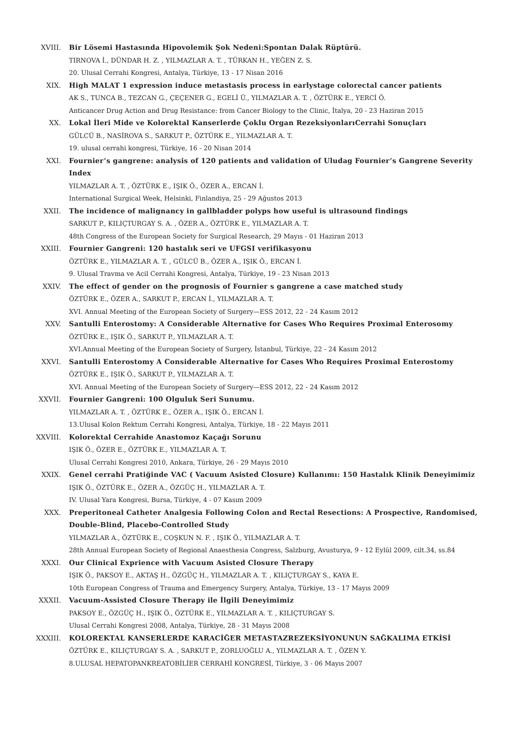XVIII. Bir Lösemi Hastasında Hipovolemik Şok Nedeni:Spontan Dalak Rüptürü.
TIRNOVA İ., DÜNDAR H. Z. , YILMAZLAR A. T. , TÜRKAN H., YEĞEN Z. S.
20. Ulusal Cerrahi Kongresi, Antalya, Türkiye, 13 - 17 Nisan 2016
XIX. High MALAT 1 expression induce metastasis process in earlystage colorectal cancer patients
AK S., TUNCA B., TEZCAN G., ÇEÇENER G., EGELİ Ü., YILMAZLAR A. T. , ÖZTÜRK E., YERCİ Ö.
Anticancer Drug Action and Drug Resistance: from Cancer Biology to the Clinic, İtalya, 20 - 23 Haziran 2015
XX. Lokal İleri Mide ve Kolorektal Kanserlerde Çoklu Organ RezeksiyonlarıCerrahi Sonuçları
GÜLCÜ B., NASİROVA S., SARKUT P., ÖZTÜRK E., YILMAZLAR A. T.
19. ulusal cerrahi kongresi, Türkiye, 16 - 20 Nisan 2014
XXI. Fournier’s gangrene: analysis of 120 patients and validation of Uludag Fournier’s Gangrene Severity Index
YILMAZLAR A. T. , ÖZTÜRK E., IŞIK Ö., ÖZER A., ERCAN İ.
International Surgical Week, Helsinki, Finlandiya, 25 - 29 Ağustos 2013
XXII. The incidence of malignancy in gallbladder polyps how useful is ultrasound findings
SARKUT P., KILIÇTURGAY S. A. , ÖZER A., ÖZTÜRK E., YILMAZLAR A. T.
48th Congress of the European Society for Surgical Research, 29 Mayıs - 01 Haziran 2013
XXIII. Fournier Gangreni: 120 hastalık seri ve UFGSI verifikasyonu
ÖZTÜRK E., YILMAZLAR A. T. , GÜLCÜ B., ÖZER A., IŞIK Ö., ERCAN İ.
9. Ulusal Travma ve Acil Cerrahi Kongresi, Antalya, Türkiye, 19 - 23 Nisan 2013
XXIV. The effect of gender on the prognosis of Fournier s gangrene a case matched study
ÖZTÜRK E., ÖZER A., SARKUT P., ERCAN İ., YILMAZLAR A. T.
XVI. Annual Meeting of the European Society of Surgery—ESS 2012, 22 - 24 Kasım 2012
XXV. Santulli Enterostomy: A Considerable Alternative for Cases Who Requires Proximal Enterosomy
ÖZTÜRK E., IŞIK Ö., SARKUT P., YILMAZLAR A. T.
XVI.Annual Meeting of the European Society of Surgery, İstanbul, Türkiye, 22 - 24 Kasım 2012
XXVI. Santulli Enterostomy A Considerable Alternative for Cases Who Requires Proximal Enterostomy
ÖZTÜRK E., IŞIK Ö., SARKUT P., YILMAZLAR A. T.
XVI. Annual Meeting of the European Society of Surgery—ESS 2012, 22 - 24 Kasım 2012
XXVII. Fournier Gangreni: 100 Olguluk Seri Sunumu.
YILMAZLAR A. T. , ÖZTÜRK E., ÖZER A., IŞIK Ö., ERCAN İ.
13.Ulusal Kolon Rektum Cerrahi Kongresi, Antalya, Türkiye, 18 - 22 Mayıs 2011
XXVIII. Kolorektal Cerrahide Anastomoz Kaçağı Sorunu
IŞIK Ö., ÖZER E., ÖZTÜRK E., YILMAZLAR A. T.
Ulusal Cerrahi Kongresi 2010, Ankara, Türkiye, 26 - 29 Mayıs 2010
XXIX. Genel cerrahi Pratiğinde VAC ( Vacuum Asisted Closure) Kullanımı: 150 Hastalık Klinik Deneyimimiz
IŞIK Ö., ÖZTÜRK E., ÖZER A., ÖZGÜÇ H., YILMAZLAR A. T.
IV. Ulusal Yara Kongresi, Bursa, Türkiye, 4 - 07 Kasım 2009
XXX. Preperitoneal Catheter Analgesia Following Colon and Rectal Resections: A Prospective, Randomised, Double-Blind, Placebo-Controlled Study
YILMAZLAR A., ÖZTÜRK E., COŞKUN N. F. , IŞIK Ö., YILMAZLAR A. T.
28th Annual European Society of Regional Anaesthesia Congress, Salzburg, Avusturya, 9 - 12 Eylül 2009, cilt.34, ss.84
XXXI. Our Clinical Exprience with Vacuum Asisted Closure Therapy
IŞIK Ö., PAKSOY E., AKTAŞ H., ÖZGÜÇ H., YILMAZLAR A. T. , KILIÇTURGAY S., KAYA E.
10th European Congress of Trauma and Emergency Surgery, Antalya, Türkiye, 13 - 17 Mayıs 2009
XXXII. Vacuum-Assisted Closure Therapy ile İlgili Deneyimimiz
PAKSOY E., ÖZGÜÇ H., IŞIK Ö., ÖZTÜRK E., YILMAZLAR A. T. , KILIÇTURGAY S.
Ulusal Cerrahi Kongresi 2008, Antalya, Türkiye, 28 - 31 Mayıs 2008
XXXIII. KOLOREKTAL KANSERLERDE KARACİĞER METASTAZREZEKSİYONUNUN SAĞKALIMA ETKİSİ
ÖZTÜRK E., KILIÇTURGAY S. A. , SARKUT P., ZORLUOĞLU A., YILMAZLAR A. T. , ÖZEN Y.
8.ULUSAL HEPATOPANKREATOBİLİER CERRAHİ KONGRESİ, Türkiye, 3 - 06 Mayıs 2007